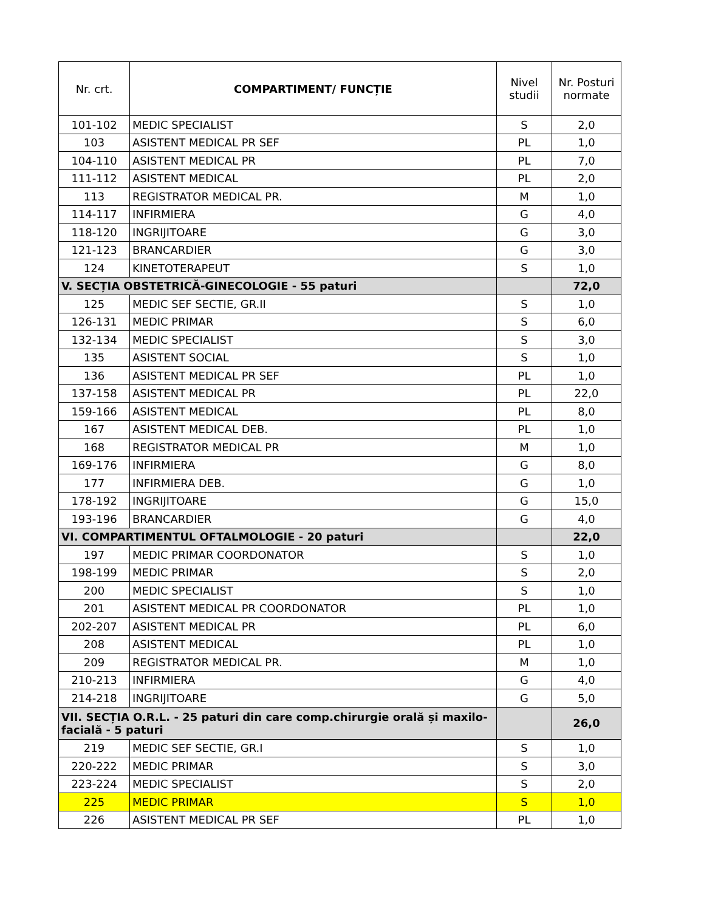| Nr. crt. | COMPARTIMENT/ FUNCȚIE | Nivel studii | Nr. Posturi normate |
| --- | --- | --- | --- |
| 101-102 | MEDIC SPECIALIST | S | 2,0 |
| 103 | ASISTENT MEDICAL PR SEF | PL | 1,0 |
| 104-110 | ASISTENT MEDICAL PR | PL | 7,0 |
| 111-112 | ASISTENT MEDICAL | PL | 2,0 |
| 113 | REGISTRATOR MEDICAL PR. | M | 1,0 |
| 114-117 | INFIRMIERA | G | 4,0 |
| 118-120 | INGRIJITOARE | G | 3,0 |
| 121-123 | BRANCARDIER | G | 3,0 |
| 124 | KINETOTERAPEUT | S | 1,0 |
| V. SECȚIA OBSTETRICĂ-GINECOLOGIE - 55 paturi | | | 72,0 |
| 125 | MEDIC SEF SECTIE, GR.II | S | 1,0 |
| 126-131 | MEDIC PRIMAR | S | 6,0 |
| 132-134 | MEDIC SPECIALIST | S | 3,0 |
| 135 | ASISTENT SOCIAL | S | 1,0 |
| 136 | ASISTENT MEDICAL PR SEF | PL | 1,0 |
| 137-158 | ASISTENT MEDICAL PR | PL | 22,0 |
| 159-166 | ASISTENT MEDICAL | PL | 8,0 |
| 167 | ASISTENT MEDICAL DEB. | PL | 1,0 |
| 168 | REGISTRATOR MEDICAL PR | M | 1,0 |
| 169-176 | INFIRMIERA | G | 8,0 |
| 177 | INFIRMIERA DEB. | G | 1,0 |
| 178-192 | INGRIJITOARE | G | 15,0 |
| 193-196 | BRANCARDIER | G | 4,0 |
| VI. COMPARTIMENTUL OFTALMOLOGIE - 20 paturi | | | 22,0 |
| 197 | MEDIC PRIMAR COORDONATOR | S | 1,0 |
| 198-199 | MEDIC PRIMAR | S | 2,0 |
| 200 | MEDIC SPECIALIST | S | 1,0 |
| 201 | ASISTENT MEDICAL PR COORDONATOR | PL | 1,0 |
| 202-207 | ASISTENT MEDICAL PR | PL | 6,0 |
| 208 | ASISTENT MEDICAL | PL | 1,0 |
| 209 | REGISTRATOR MEDICAL PR. | M | 1,0 |
| 210-213 | INFIRMIERA | G | 4,0 |
| 214-218 | INGRIJITOARE | G | 5,0 |
| VII. SECȚIA O.R.L. - 25 paturi din care comp.chirurgie orală și maxilo-facială - 5 paturi | | | 26,0 |
| 219 | MEDIC SEF SECTIE, GR.I | S | 1,0 |
| 220-222 | MEDIC PRIMAR | S | 3,0 |
| 223-224 | MEDIC SPECIALIST | S | 2,0 |
| 225 | MEDIC PRIMAR | S | 1,0 |
| 226 | ASISTENT MEDICAL PR SEF | PL | 1,0 |